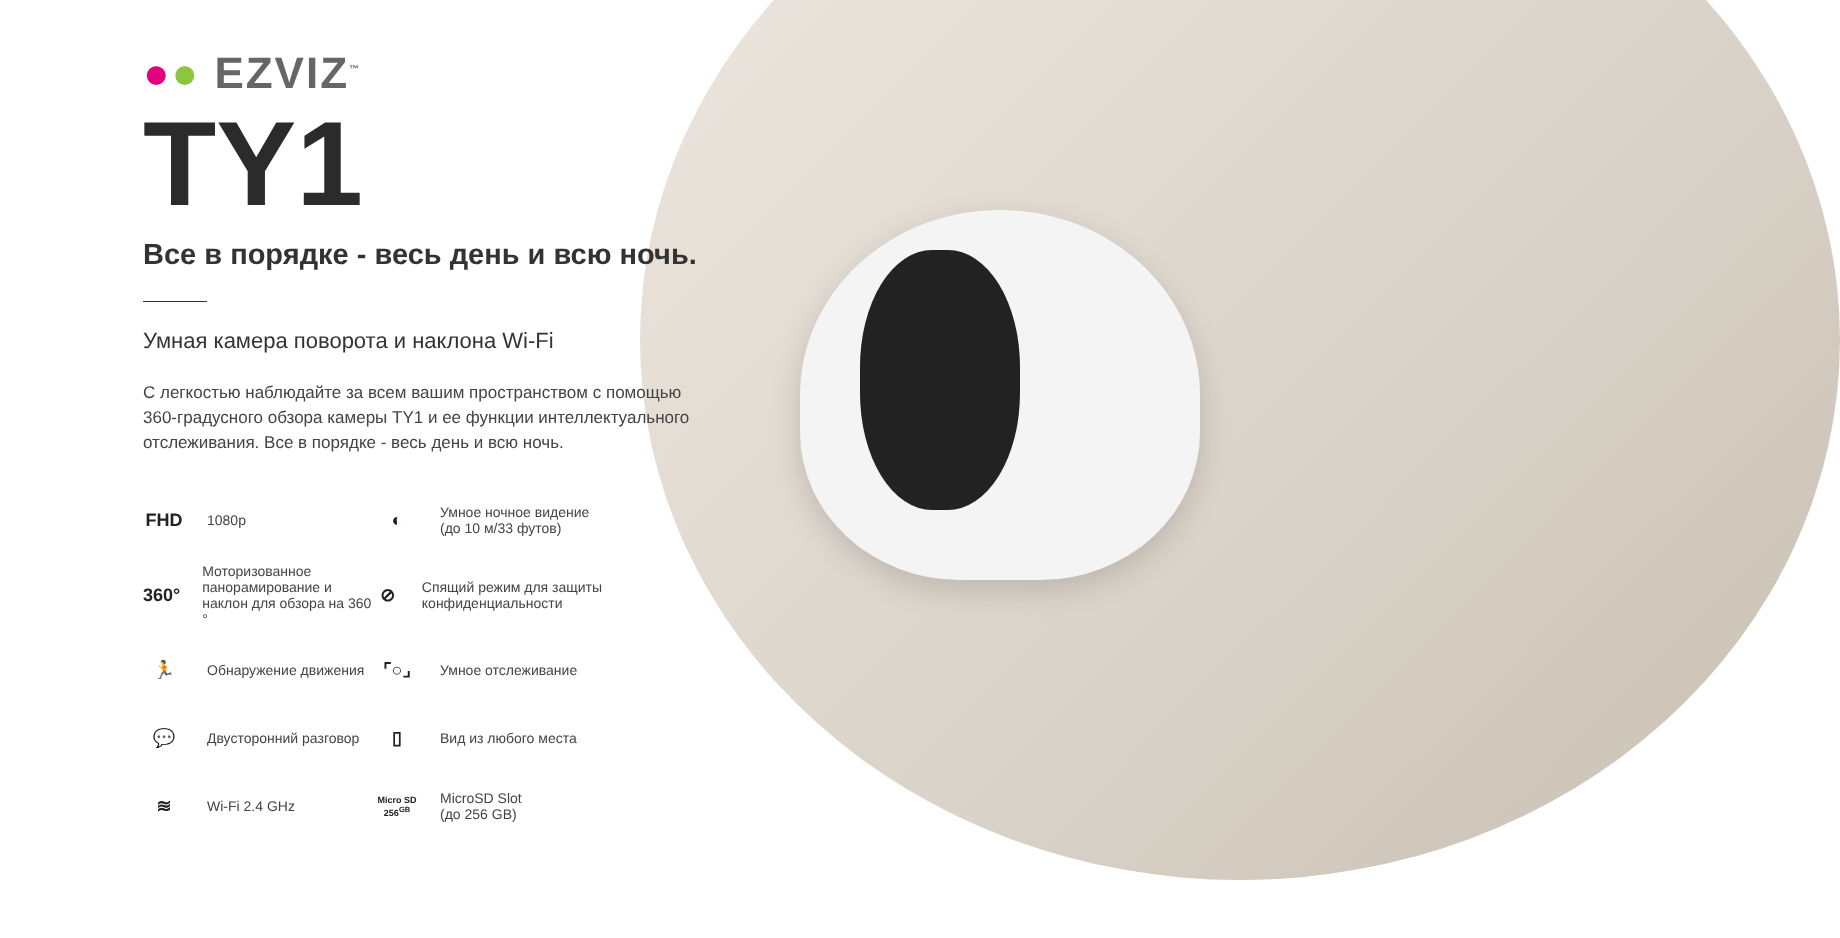●● EZVIZ<sup>™</sup>
TY1
Все в порядке - весь день и всю ночь.
Умная камера поворота и наклона Wi-Fi
С легкостью наблюдайте за всем вашим пространством с помощью 360-градусного обзора камеры TY1 и ее функции интеллектуального отслеживания. Все в порядке - весь день и всю ночь.
FHD 1080p
◐ Умное ночное видение
(до 10 м/33 футов)
360° Моторизованное панорамирование и наклон для обзора на 360 °
⊘ Спящий режим для защиты конфиденциальности
🏃 Обнаружение движения
⌜○⌟ Умное отслеживание
💬 Двусторонний разговор
▯ Вид из любого места
≋ Wi-Fi 2.4 GHz
Micro SD 256<sup>GB</sup> MicroSD Slot
(до 256 GB)